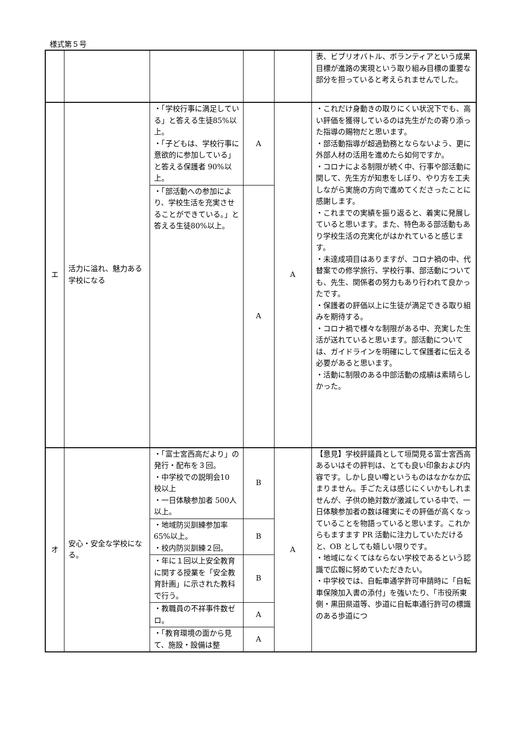様式第５号
| | | | | | 表、ビブリオバトル、ボランティアという成果目標が進路の実現という取り組み目標の重要な部分を担っていると考えられませんでした。 |
| エ | 活力に溢れ、魅力ある学校になる | ・「学校行事に満足している」と答える生徒85%以上。 ・「子どもは、学校行事に意欲的に参加している」と答える保護者 90%以上。 | A | A | ・これだけ身動きの取りにくい状況下でも、高い評価を獲得しているのは先生がたの寄り添った指導の賜物だと思います。 ・部活動指導が超過勤務とならないよう、更に外部人材の活用を進めたら如何ですか。 ・コロナによる制限が続く中、行事や部活動に関して、先生方が知恵をしぼり、やり方を工夫しながら実施の方向で進めてくださったことに感謝します。 ・これまでの実績を振り返ると、着実に発展していると思います。また、特色ある部活動もあり学校生活の充実化がはかれていると感じます。 ・未達成項目はありますが、コロナ禍の中、代替案での修学旅行、学校行事、部活動についても、先生、関係者の努力もあり行われて良かったです。 ・保護者の評価以上に生徒が満足できる取り組みを期待する。 ・コロナ禍で様々な制限がある中、充実した生活が送れていると思います。部活動については、ガイドラインを明確にして保護者に伝える必要があると思います。 ・活動に制限のある中部活動の成績は素晴らしかった。 |
| | | ・「部活動への参加により、学校生活を充実させることができている。」と答える生徒80%以上。 | A | | |
| オ | 安心・安全な学校になる。 | ・「富士宮西高だより」の発行・配布を３回。 ・中学校での説明会10 校以上 ・一日体験参加者 500人以上。 | B | A | 【意見】学校評議員として垣間見る富士宮西高あるいはその評判は、とても良い印象および内容です。しかし良い噂というものはなかなか広まりません。手ごたえは感じにくいかもしれませんが、子供の絶対数が激減している中で、一日体験参加者の数は確実にその評価が高くなっていることを物語っていると思います。これからもますます PR 活動に注力していただけると、OB としても嬉しい限りです。 ・地域になくてはならない学校であるという認識で広報に努めていただきたい。 ・中学校では、自転車通学許可申請時に「自転車保険加入書の添付」を強いたり、「市役所東側・黒田県道等、歩道に自転車通行許可の標識のある歩道につ |
| | | ・地域防災訓練参加率65%以上。 ・校内防災訓練２回。 | B | | |
| | | ・年に１回以上安全教育に関する授業を「安全教育計画」に示された教科で行う。 | B | | |
| | | ・教職員の不祥事件数ゼロ。 | A | | |
| | | ・「教育環境の面から見て、施設・設備は整 | A | | |